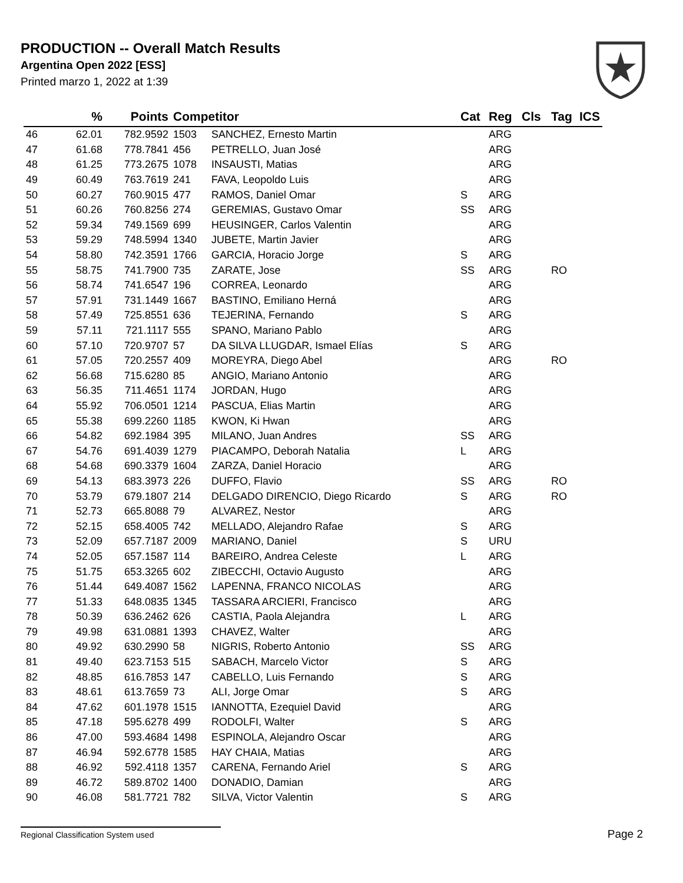PRODUCTION -- Overall Match Results
Argentina Open 2022 [ESS]
Printed marzo 1, 2022 at 1:39
| | % | Points | Competitor | | Cat | Reg | Cls | Tag | ICS |
| --- | --- | --- | --- | --- | --- | --- | --- | --- | --- |
| 46 | 62.01 | 782.9592 | 1503 | SANCHEZ, Ernesto Martin | | ARG | | | |
| 47 | 61.68 | 778.7841 | 456 | PETRELLO, Juan José | | ARG | | | |
| 48 | 61.25 | 773.2675 | 1078 | INSAUSTI, Matias | | ARG | | | |
| 49 | 60.49 | 763.7619 | 241 | FAVA, Leopoldo Luis | | ARG | | | |
| 50 | 60.27 | 760.9015 | 477 | RAMOS, Daniel Omar | S | ARG | | | |
| 51 | 60.26 | 760.8256 | 274 | GEREMIAS, Gustavo Omar | SS | ARG | | | |
| 52 | 59.34 | 749.1569 | 699 | HEUSINGER, Carlos Valentin | | ARG | | | |
| 53 | 59.29 | 748.5994 | 1340 | JUBETE, Martin Javier | | ARG | | | |
| 54 | 58.80 | 742.3591 | 1766 | GARCIA, Horacio Jorge | S | ARG | | | |
| 55 | 58.75 | 741.7900 | 735 | ZARATE, Jose | SS | ARG | | RO | |
| 56 | 58.74 | 741.6547 | 196 | CORREA, Leonardo | | ARG | | | |
| 57 | 57.91 | 731.1449 | 1667 | BASTINO, Emiliano Herná | | ARG | | | |
| 58 | 57.49 | 725.8551 | 636 | TEJERINA, Fernando | S | ARG | | | |
| 59 | 57.11 | 721.1117 | 555 | SPANO, Mariano Pablo | | ARG | | | |
| 60 | 57.10 | 720.9707 | 57 | DA SILVA LLUGDAR, Ismael Elías | S | ARG | | | |
| 61 | 57.05 | 720.2557 | 409 | MOREYRA, Diego Abel | | ARG | | RO | |
| 62 | 56.68 | 715.6280 | 85 | ANGIO, Mariano Antonio | | ARG | | | |
| 63 | 56.35 | 711.4651 | 1174 | JORDAN, Hugo | | ARG | | | |
| 64 | 55.92 | 706.0501 | 1214 | PASCUA, Elias Martin | | ARG | | | |
| 65 | 55.38 | 699.2260 | 1185 | KWON, Ki Hwan | | ARG | | | |
| 66 | 54.82 | 692.1984 | 395 | MILANO, Juan Andres | SS | ARG | | | |
| 67 | 54.76 | 691.4039 | 1279 | PIACAMPO, Deborah Natalia | L | ARG | | | |
| 68 | 54.68 | 690.3379 | 1604 | ZARZA, Daniel Horacio | | ARG | | | |
| 69 | 54.13 | 683.3973 | 226 | DUFFO, Flavio | SS | ARG | | RO | |
| 70 | 53.79 | 679.1807 | 214 | DELGADO DIRENCIO, Diego Ricardo | S | ARG | | RO | |
| 71 | 52.73 | 665.8088 | 79 | ALVAREZ, Nestor | | ARG | | | |
| 72 | 52.15 | 658.4005 | 742 | MELLADO, Alejandro Rafae | S | ARG | | | |
| 73 | 52.09 | 657.7187 | 2009 | MARIANO, Daniel | S | URU | | | |
| 74 | 52.05 | 657.1587 | 114 | BAREIRO, Andrea Celeste | L | ARG | | | |
| 75 | 51.75 | 653.3265 | 602 | ZIBECCHI, Octavio Augusto | | ARG | | | |
| 76 | 51.44 | 649.4087 | 1562 | LAPENNA, FRANCO NICOLAS | | ARG | | | |
| 77 | 51.33 | 648.0835 | 1345 | TASSARA ARCIERI, Francisco | | ARG | | | |
| 78 | 50.39 | 636.2462 | 626 | CASTIA, Paola Alejandra | L | ARG | | | |
| 79 | 49.98 | 631.0881 | 1393 | CHAVEZ, Walter | | ARG | | | |
| 80 | 49.92 | 630.2990 | 58 | NIGRIS, Roberto Antonio | SS | ARG | | | |
| 81 | 49.40 | 623.7153 | 515 | SABACH, Marcelo Victor | S | ARG | | | |
| 82 | 48.85 | 616.7853 | 147 | CABELLO, Luis Fernando | S | ARG | | | |
| 83 | 48.61 | 613.7659 | 73 | ALI, Jorge Omar | S | ARG | | | |
| 84 | 47.62 | 601.1978 | 1515 | IANNOTTA, Ezequiel David | | ARG | | | |
| 85 | 47.18 | 595.6278 | 499 | RODOLFI, Walter | S | ARG | | | |
| 86 | 47.00 | 593.4684 | 1498 | ESPINOLA, Alejandro Oscar | | ARG | | | |
| 87 | 46.94 | 592.6778 | 1585 | HAY CHAIA, Matias | | ARG | | | |
| 88 | 46.92 | 592.4118 | 1357 | CARENA, Fernando Ariel | S | ARG | | | |
| 89 | 46.72 | 589.8702 | 1400 | DONADIO, Damian | | ARG | | | |
| 90 | 46.08 | 581.7721 | 782 | SILVA, Victor Valentin | S | ARG | | | |
Regional Classification System used Page 2